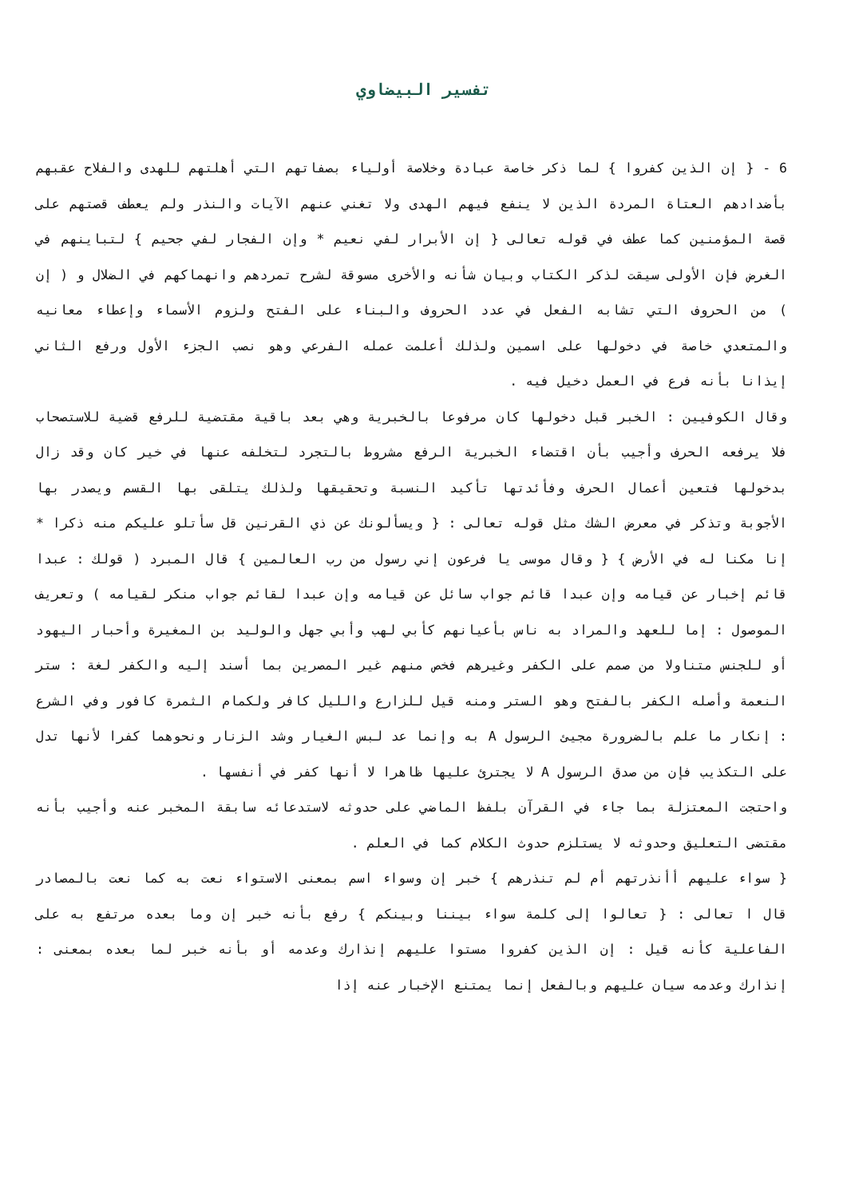تفسير البيضاوي
6 - { إن الذين كفروا } لما ذكر خاصة عبادة وخلاصة أولياء بصفاتهم التي أهلتهم للهدى والفلاح عقبهم بأضدادهم العتاة المردة الذين لا ينفع فيهم الهدى ولا تغني عنهم الآيات والنذر ولم يعطف قصتهم على قصة المؤمنين كما عطف في قوله تعالى { إن الأبرار لفي نعيم * وإن الفجار لفي جحيم } لتباينهم في الغرض فإن الأولى سيقت لذكر الكتاب وبيان شأنه والأخرى مسوقة لشرح تمردهم وانهماكهم في الضلال و ( إن ) من الحروف التي تشابه الفعل في عدد الحروف والبناء على الفتح ولزوم الأسماء وإعطاء معانيه والمتعدي خاصة في دخولها على اسمين ولذلك أعلمت عمله الفرعي وهو نصب الجزء الأول ورفع الثاني إيذانا بأنه فرع في العمل دخيل فيه .
وقال الكوفيين : الخبر قبل دخولها كان مرفوعا بالخبرية وهي بعد باقية مقتضية للرفع قضية للاستصحاب فلا يرفعه الحرف وأجيب بأن اقتضاء الخبرية الرفع مشروط بالتجرد لتخلفه عنها في خير كان وقد زال بدخولها فتعين أعمال الحرف وفأئدتها تأكيد النسبة وتحقيقها ولذلك يتلقى بها القسم ويصدر بها الأجوبة وتذكر في معرض الشك مثل قوله تعالى : { ويسألونك عن ذي القرنين قل سأتلو عليكم منه ذكرا * إنا مكنا له في الأرض } { وقال موسى يا فرعون إني رسول من رب العالمين } قال المبرد ( قولك : عبدا قائم إخبار عن قيامه وإن عبدا قائم جواب سائل عن قيامه وإن عبدا لقائم جواب منكر لقيامه ) وتعريف الموصول : إما للعهد والمراد به ناس بأعيانهم كأبي لهب وأبي جهل والوليد بن المغيرة وأحبار اليهود أو للجنس متناولا من صمم على الكفر وغيرهم فخص منهم غير المصرين بما أسند إليه والكفر لغة : ستر النعمة وأصله الكفر بالفتح وهو الستر ومنه قيل للزارع والليل كافر ولكمام الثمرة كافور وفي الشرع : إنكار ما علم بالضرورة مجيئ الرسول A به وإنما عد لبس الغيار وشد الزنار ونحوهما كفرا لأنها تدل على التكذيب فإن من صدق الرسول A لا يجترئ عليها ظاهرا لا أنها كفر في أنفسها .
واحتجت المعتزلة بما جاء في القرآن بلفظ الماضي على حدوثه لاستدعائه سابقة المخبر عنه وأجيب بأنه مقتضى التعليق وحدوثه لا يستلزم حدوث الكلام كما في العلم .
{ سواء عليهم أأنذرتهم أم لم تنذرهم } خبر إن وسواء اسم بمعنى الاستواء نعت به كما نعت بالمصادر قال ا تعالى : { تعالوا إلى كلمة سواء بيننا وبينكم } رفع بأنه خبر إن وما بعده مرتفع به على الفاعلية كأنه قيل : إن الذين كفروا مستوا عليهم إنذارك وعدمه أو بأنه خبر لما بعده بمعنى : إنذارك وعدمه سيان عليهم وبالفعل إنما يمتنع الإخبار عنه إذا